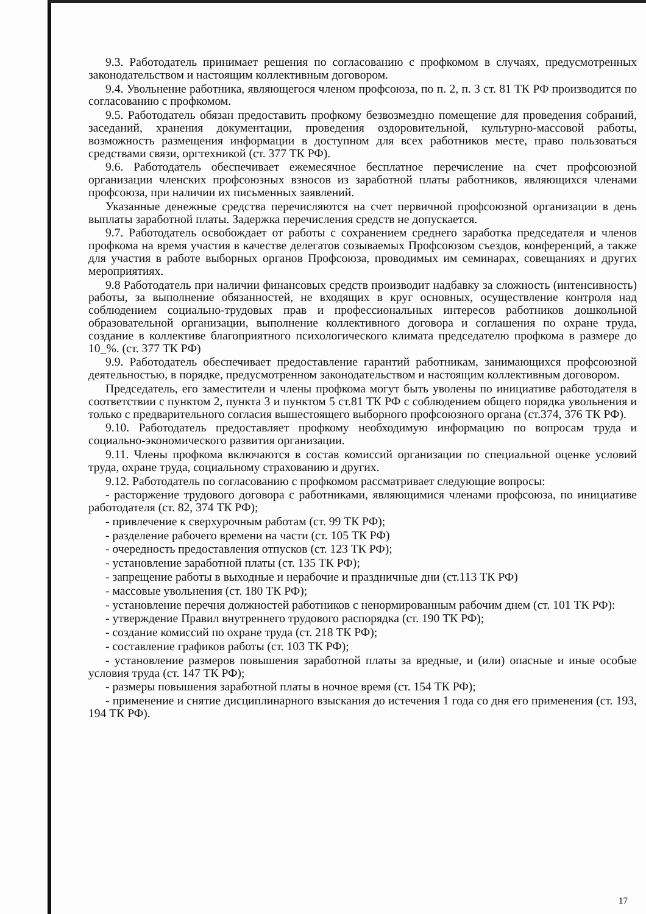9.3. Работодатель принимает решения по согласованию с профкомом в случаях, предусмотренных законодательством и настоящим коллективным договором.
9.4. Увольнение работника, являющегося членом профсоюза, по п. 2, п. 3 ст. 81 ТК РФ производится по согласованию с профкомом.
9.5. Работодатель обязан предоставить профкому безвозмездно помещение для проведения собраний, заседаний, хранения документации, проведения оздоровительной, культурно-массовой работы, возможность размещения информации в доступном для всех работников месте, право пользоваться средствами связи, оргтехникой (ст. 377 ТК РФ).
9.6. Работодатель обеспечивает ежемесячное бесплатное перечисление на счет профсоюзной организации членских профсоюзных взносов из заработной платы работников, являющихся членами профсоюза, при наличии их письменных заявлений.
Указанные денежные средства перечисляются на счет первичной профсоюзной организации в день выплаты заработной платы. Задержка перечисления средств не допускается.
9.7. Работодатель освобождает от работы с сохранением среднего заработка председателя и членов профкома на время участия в качестве делегатов созываемых Профсоюзом съездов, конференций, а также для участия в работе выборных органов Профсоюза, проводимых им семинарах, совещаниях и других мероприятиях.
9.8 Работодатель при наличии финансовых средств производит надбавку за сложность (интенсивность) работы, за выполнение обязанностей, не входящих в круг основных, осуществление контроля над соблюдением социально-трудовых прав и профессиональных интересов работников дошкольной образовательной организации, выполнение коллективного договора и соглашения по охране труда, создание в коллективе благоприятного психологического климата председателю профкома в размере до 10_%. (ст. 377 ТК РФ)
9.9. Работодатель обеспечивает предоставление гарантий работникам, занимающихся профсоюзной деятельностью, в порядке, предусмотренном законодательством и настоящим коллективным договором.
Председатель, его заместители и члены профкома могут быть уволены по инициативе работодателя в соответствии с пунктом 2, пункта 3 и пунктом 5 ст.81 ТК РФ с соблюдением общего порядка увольнения и только с предварительного согласия вышестоящего выборного профсоюзного органа (ст.374, 376 ТК РФ).
9.10. Работодатель предоставляет профкому необходимую информацию по вопросам труда и социально-экономического развития организации.
9.11. Члены профкома включаются в состав комиссий организации по специальной оценке условий труда, охране труда, социальному страхованию и других.
9.12. Работодатель по согласованию с профкомом рассматривает следующие вопросы:
- расторжение трудового договора с работниками, являющимися членами профсоюза, по инициативе работодателя (ст. 82, 374 ТК РФ);
- привлечение к сверхурочным работам (ст. 99 ТК РФ);
- разделение рабочего времени на части (ст. 105 ТК РФ)
- очередность предоставления отпусков (ст. 123 ТК РФ);
- установление заработной платы (ст. 135 ТК РФ);
- запрещение работы в выходные и нерабочие и праздничные дни (ст.113 ТК РФ)
- массовые увольнения (ст. 180 ТК РФ);
- установление перечня должностей работников с ненормированным рабочим днем (ст. 101 ТК РФ):
- утверждение Правил внутреннего трудового распорядка (ст. 190 ТК РФ);
- создание комиссий по охране труда (ст. 218 ТК РФ);
- составление графиков работы (ст. 103 ТК РФ);
- установление размеров повышения заработной платы за вредные, и (или) опасные и иные особые условия труда (ст. 147 ТК РФ);
- размеры повышения заработной платы в ночное время (ст. 154 ТК РФ);
- применение и снятие дисциплинарного взыскания до истечения 1 года со дня его применения (ст. 193, 194 ТК РФ).
17